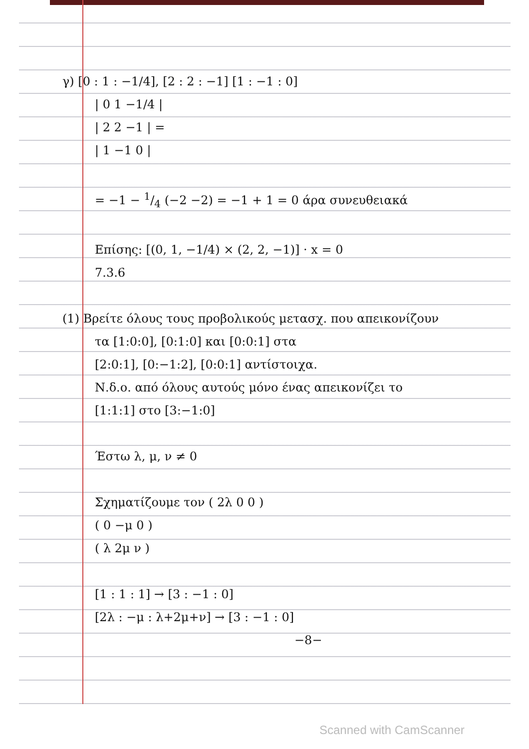γ) [0 : 1 : −1/4], [2 : 2 : −1] [1 : −1 : 0]
| 0 1 −1/4 |
| 2 2 −1 | =
| 1 −1 0 |
= −1 − 1/4 (−2 −2) = −1 + 1 = 0 άρα συνευθειακά
Επίσης: [(0, 1, −1/4) × (2, 2, −1)] · x = 0
7.3.6
(1) Βρείτε όλους τους προβολικούς μετασχ. που απεικονίζουν
τα [1:0:0], [0:1:0] και [0:0:1] στα
[2:0:1], [0:−1:2], [0:0:1] αντίστοιχα.
Ν.δ.ο. από όλους αυτούς μόνο ένας απεικονίζει το
[1:1:1] στο [3:−1:0]
Έστω λ, μ, ν ≠ 0
Σχηματίζουμε τον ( 2λ 0 0 )
( 0 −μ 0 )
( λ 2μ ν )
[1 : 1 : 1] → [3 : −1 : 0]
[2λ : −μ : λ+2μ+ν] → [3 : −1 : 0]
−8−
Scanned with CamScanner